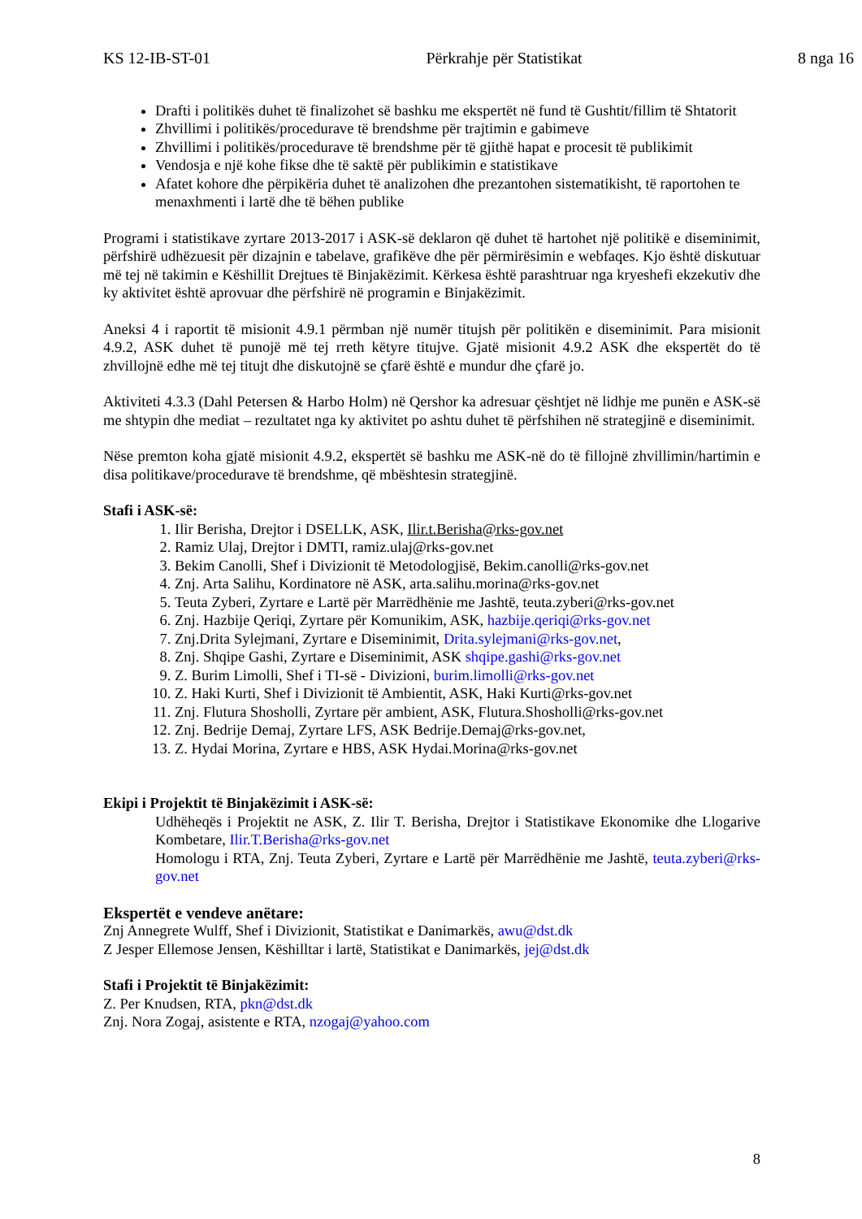KS 12-IB-ST-01 Përkrahje për Statistikat 8 nga 16
Drafti i politikës duhet të finalizohet së bashku me ekspertët në fund të Gushtit/fillim të Shtatorit
Zhvillimi i politikës/procedurave të brendshme për trajtimin e gabimeve
Zhvillimi i politikës/procedurave të brendshme për të gjithë hapat e procesit të publikimit
Vendosja e një kohe fikse dhe të saktë për publikimin e statistikave
Afatet kohore dhe përpikëria duhet të analizohen dhe prezantohen sistematikisht, të raportohen te menaxhmenti i lartë dhe të bëhen publike
Programi i statistikave zyrtare 2013-2017 i ASK-së deklaron që duhet të hartohet një politikë e diseminimit, përfshirë udhëzuesit për dizajnin e tabelave, grafikëve dhe për përmirësimin e webfaqes. Kjo është diskutuar më tej në takimin e Këshillit Drejtues të Binjakëzimit. Kërkesa është parashtruar nga kryeshefi ekzekutiv dhe ky aktivitet është aprovuar dhe përfshirë në programin e Binjakëzimit.
Aneksi 4 i raportit të misionit 4.9.1 përmban një numër titujsh për politikën e diseminimit. Para misionit 4.9.2, ASK duhet të punojë më tej rreth këtyre titujve. Gjatë misionit 4.9.2 ASK dhe ekspertët do të zhvillojnë edhe më tej titujt dhe diskutojnë se çfarë është e mundur dhe çfarë jo.
Aktiviteti 4.3.3 (Dahl Petersen & Harbo Holm) në Qershor ka adresuar çështjet në lidhje me punën e ASK-së me shtypin dhe mediat – rezultatet nga ky aktivitet po ashtu duhet të përfshihen në strategjinë e diseminimit.
Nëse premton koha gjatë misionit 4.9.2, ekspertët së bashku me ASK-në do të fillojnë zhvillimin/hartimin e disa politikave/procedurave të brendshme, që mbështesin strategjinë.
Stafi i ASK-së:
1. Ilir Berisha, Drejtor i DSELLK, ASK, Ilir.t.Berisha@rks-gov.net
2. Ramiz Ulaj, Drejtor i DMTI, ramiz.ulaj@rks-gov.net
3. Bekim Canolli, Shef i Divizionit të Metodologjisë, Bekim.canolli@rks-gov.net
4. Znj. Arta Salihu, Kordinatore në ASK, arta.salihu.morina@rks-gov.net
5. Teuta Zyberi, Zyrtare e Lartë për Marrëdhënie me Jashtë, teuta.zyberi@rks-gov.net
6. Znj. Hazbije Qeriqi, Zyrtare për Komunikim, ASK, hazbije.qeriqi@rks-gov.net
7. Znj.Drita Sylejmani, Zyrtare e Diseminimit, Drita.sylejmani@rks-gov.net,
8. Znj. Shqipe Gashi, Zyrtare e Diseminimit, ASK shqipe.gashi@rks-gov.net
9. Z. Burim Limolli, Shef i TI-së - Divizioni, burim.limolli@rks-gov.net
10. Z. Haki Kurti, Shef i Divizionit të Ambientit, ASK, Haki Kurti@rks-gov.net
11. Znj. Flutura Shosholli, Zyrtare për ambient, ASK, Flutura.Shosholli@rks-gov.net
12. Znj. Bedrije Demaj, Zyrtare LFS, ASK Bedrije.Demaj@rks-gov.net,
13. Z. Hydai Morina, Zyrtare e HBS, ASK Hydai.Morina@rks-gov.net
Ekipi i Projektit të Binjakëzimit i ASK-së:
Udhëheqës i Projektit ne ASK, Z. Ilir T. Berisha, Drejtor i Statistikave Ekonomike dhe Llogarive Kombetare, Ilir.T.Berisha@rks-gov.net
Homologu i RTA, Znj. Teuta Zyberi, Zyrtare e Lartë për Marrëdhënie me Jashtë, teuta.zyberi@rks-gov.net
Ekspertët e vendeve anëtare:
Znj Annegrete Wulff, Shef i Divizionit, Statistikat e Danimarkës, awu@dst.dk
Z Jesper Ellemose Jensen, Këshilltar i lartë, Statistikat e Danimarkës, jej@dst.dk
Stafi i Projektit të Binjakëzimit:
Z. Per Knudsen, RTA, pkn@dst.dk
Znj. Nora Zogaj, asistente e RTA, nzogaj@yahoo.com
8